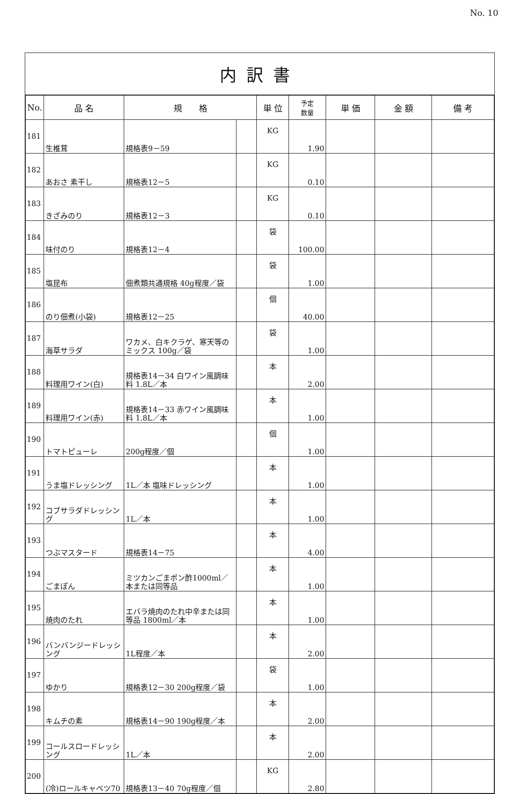No. 10
内訳書
| No. | 品 名 | 規 格 | | 単 位 | 予定 数量 | 単 価 | 金 額 | 備 考 |
| --- | --- | --- | --- | --- | --- | --- | --- | --- |
| 181 | 生椎茸 | 規格表9－59 | | KG | 1.90 | | | |
| 182 | あおさ 素干し | 規格表12－5 | | KG | 0.10 | | | |
| 183 | きざみのり | 規格表12－3 | | KG | 0.10 | | | |
| 184 | 味付のり | 規格表12－4 | | 袋 | 100.00 | | | |
| 185 | 塩昆布 | 佃煮類共通規格 40g程度／袋 | | 袋 | 1.00 | | | |
| 186 | のり佃煮(小袋) | 規格表12－25 | | 個 | 40.00 | | | |
| 187 | 海草サラダ | ワカメ、白キクラゲ、寒天等のミックス 100g／袋 | | 袋 | 1.00 | | | |
| 188 | 料理用ワイン(白) | 規格表14－34 白ワイン風調味料 1.8L／本 | | 本 | 2.00 | | | |
| 189 | 料理用ワイン(赤) | 規格表14－33 赤ワイン風調味料 1.8L／本 | | 本 | 1.00 | | | |
| 190 | トマトピューレ | 200g程度／個 | | 個 | 1.00 | | | |
| 191 | うま塩ドレッシング | 1L／本 塩味ドレッシング | | 本 | 1.00 | | | |
| 192 | コブサラダドレッシング | 1L／本 | | 本 | 1.00 | | | |
| 193 | つぶマスタード | 規格表14－75 | | 本 | 4.00 | | | |
| 194 | ごまぽん | ミツカンごまポン酢1000ml／本または同等品 | | 本 | 1.00 | | | |
| 195 | 焼肉のたれ | エバラ焼肉のたれ中辛または同等品 1800ml／本 | | 本 | 1.00 | | | |
| 196 | バンバンジードレッシング | 1L程度／本 | | 本 | 2.00 | | | |
| 197 | ゆかり | 規格表12－30 200g程度／袋 | | 袋 | 1.00 | | | |
| 198 | キムチの素 | 規格表14－90 190g程度／本 | | 本 | 2.00 | | | |
| 199 | コールスロードレッシング | 1L／本 | | 本 | 2.00 | | | |
| 200 | (冷)ロールキャベツ70 | 規格表13－40 70g程度／個 | | KG | 2.80 | | | |